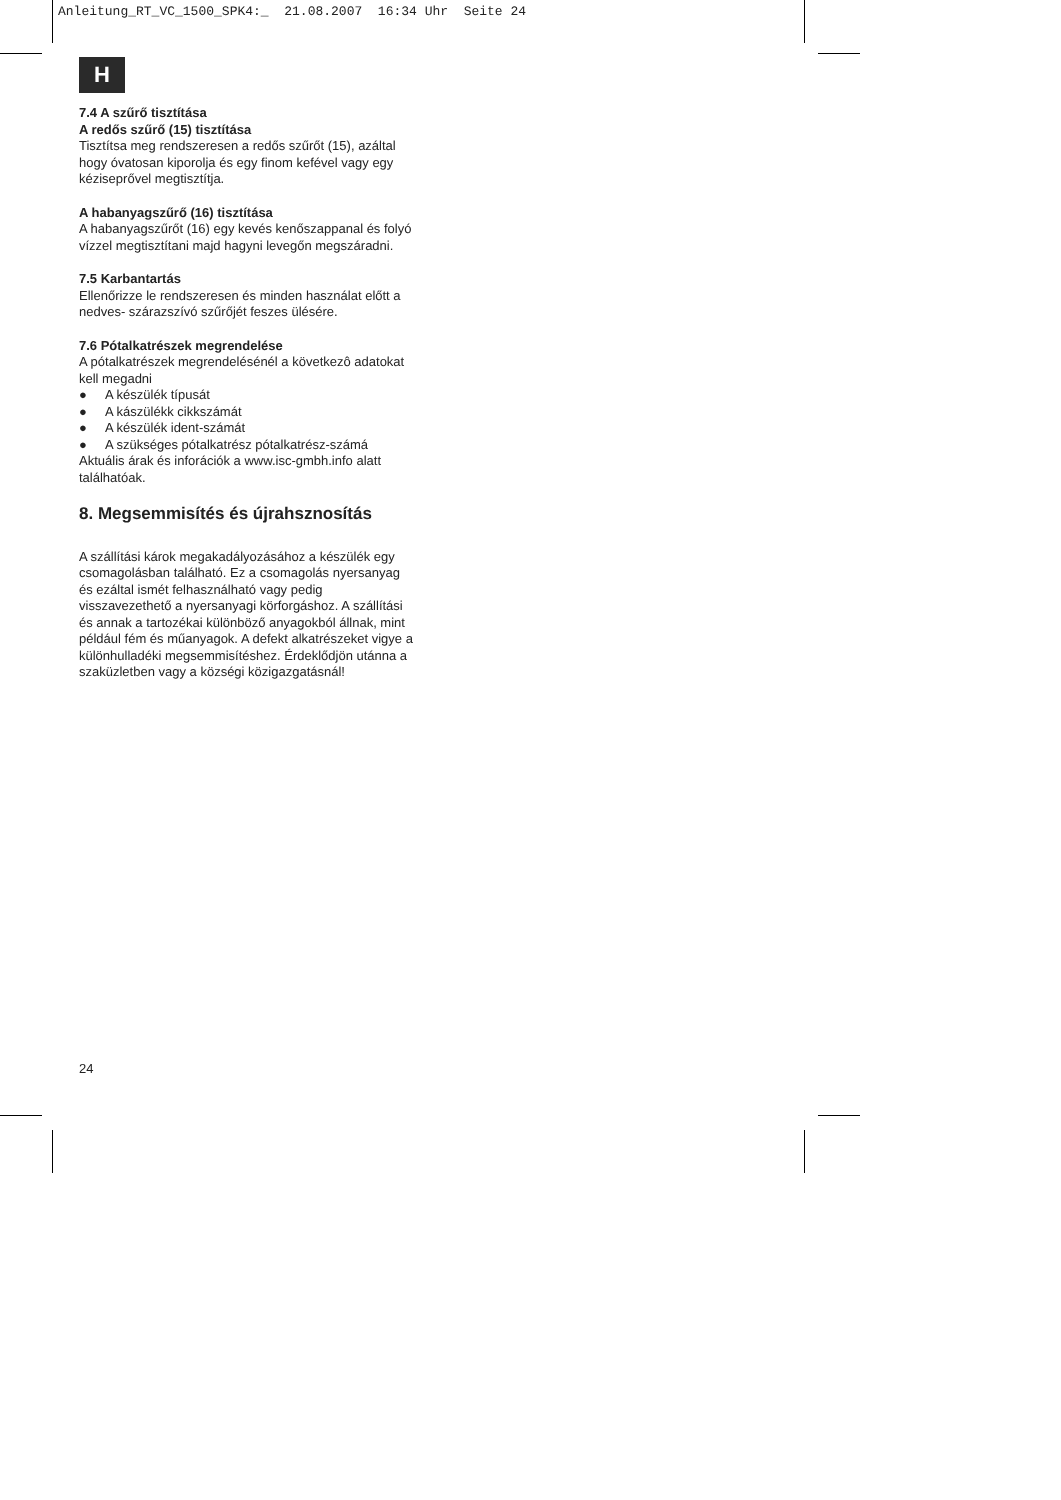Anleitung_RT_VC_1500_SPK4:_ 21.08.2007 16:34 Uhr Seite 24
H
7.4 A szűrő tisztítása
A redős szűrő (15) tisztítása
Tisztítsa meg rendszeresen a redős szűrőt (15), azáltal hogy óvatosan kiporolja és egy finom kefével vagy egy kéziseprővel megtisztítja.
A habanyagszűrő (16) tisztítása
A habanyagszűrőt (16) egy kevés kenőszappanal és folyó vízzel megtisztítani majd hagyni levegőn megszáradni.
7.5 Karbantartás
Ellenőrizze le rendszeresen és minden használat előtt a nedves- szárazszívó szűrőjét feszes ülésére.
7.6 Pótalkatrészek megrendelése
A pótalkatrészek megrendelésénél a következô adatokat kell megadni
● A készülék típusát
● A kászülékk cikkszámát
● A készülék ident-számát
● A szükséges pótalkatrész pótalkatrész-számá
Aktuális árak és inforációk a www.isc-gmbh.info alatt találhatóak.
8. Megsemmisítés és újrahsznosítás
A szállítási károk megakadályozásához a készülék egy csomagolásban található. Ez a csomagolás nyersanyag és ezáltal ismét felhasználható vagy pedig visszavezethető a nyersanyagi körforgáshoz. A szállítási és annak a tartozékai különböző anyagokból állnak, mint például fém és műanyagok. A defekt alkatrészeket vigye a különhulladéki megsemmisítéshez. Érdeklődjön utánna a szaküzletben vagy a községi közigazgatásnál!
24